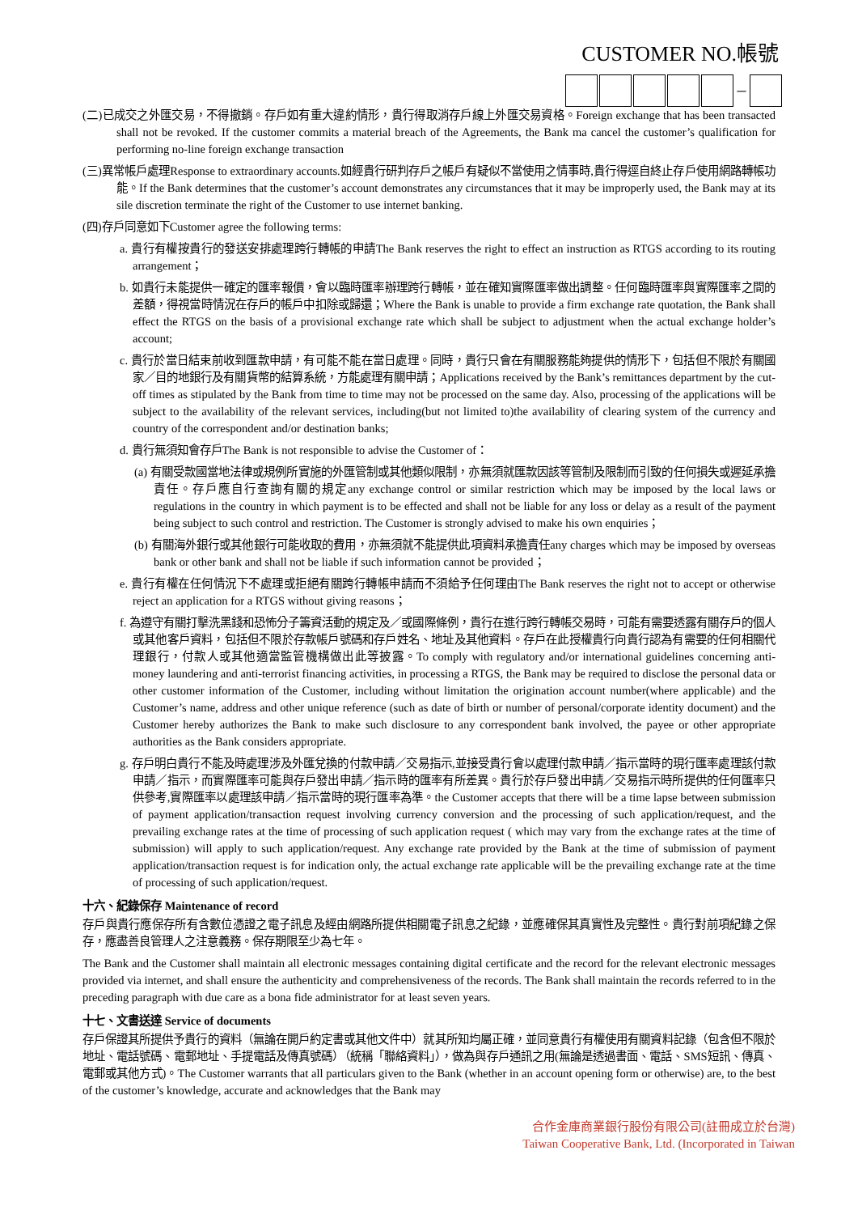CUSTOMER NO.帳號
–
(二)已成交之外匯交易，不得撤銷。存戶如有重大違約情形，貴行得取消存戶線上外匯交易資格。Foreign exchange that has been transacted shall not be revoked. If the customer commits a material breach of the Agreements, the Bank ma cancel the customer’s qualification for performing no-line foreign exchange transaction
(三)異常帳戶處理Response to extraordinary accounts.如經貴行研判存戶之帳戶有疑似不當使用之情事時,貴行得逕自終止存戶使用網路轉帳功能。If the Bank determines that the customer’s account demonstrates any circumstances that it may be improperly used, the Bank may at its sile discretion terminate the right of the Customer to use internet banking.
(四)存戶同意如下Customer agree the following terms:
a. 貴行有權按貴行的發送安排處理跨行轉帳的申請The Bank reserves the right to effect an instruction as RTGS according to its routing arrangement；
b. 如貴行未能提供一確定的匯率報價，會以臨時匯率辦理跨行轉帳，並在確知實際匯率做出調整。任何臨時匯率與實際匯率之間的差額，得視當時情況在存戶的帳戶中扣除或歸還；Where the Bank is unable to provide a firm exchange rate quotation, the Bank shall effect the RTGS on the basis of a provisional exchange rate which shall be subject to adjustment when the actual exchange holder’s account;
c. 貴行於當日結束前收到匯款申請，有可能不能在當日處理。同時，貴行只會在有關服務能夠提供的情形下，包括但不限於有關國家／目的地銀行及有關貨幣的結算系統，方能處理有關申請；Applications received by the Bank’s remittances department by the cut-off times as stipulated by the Bank from time to time may not be processed on the same day. Also, processing of the applications will be subject to the availability of the relevant services, including(but not limited to)the availability of clearing system of the currency and country of the correspondent and/or destination banks;
d. 貴行無須知會存戶The Bank is not responsible to advise the Customer of：
(a) 有關受款國當地法律或規例所實施的外匯管制或其他類似限制，亦無須就匯款因該等管制及限制而引致的任何損失或遲延承擔責任。存戶應自行查詢有關的規定any exchange control or similar restriction which may be imposed by the local laws or regulations in the country in which payment is to be effected and shall not be liable for any loss or delay as a result of the payment being subject to such control and restriction. The Customer is strongly advised to make his own enquiries；
(b) 有關海外銀行或其他銀行可能收取的費用，亦無須就不能提供此項資料承擔責任any charges which may be imposed by overseas bank or other bank and shall not be liable if such information cannot be provided；
e. 貴行有權在任何情況下不處理或拒絕有關跨行轉帳申請而不須給予任何理由The Bank reserves the right not to accept or otherwise reject an application for a RTGS without giving reasons；
f. 為遵守有關打擊洗黑錢和恐怖分子籌資活動的規定及／或國際條例，貴行在進行跨行轉帳交易時，可能有需要透露有關存戶的個人或其他客戶資料，包括但不限於存款帳戶號碼和存戶姓名、地址及其他資料。存戶在此授權貴行向貴行認為有需要的任何相關代理銀行，付款人或其他適當監管機構做出此等披露。To comply with regulatory and/or international guidelines concerning anti-money laundering and anti-terrorist financing activities, in processing a RTGS, the Bank may be required to disclose the personal data or other customer information of the Customer, including without limitation the origination account number(where applicable) and the Customer’s name, address and other unique reference (such as date of birth or number of personal/corporate identity document) and the Customer hereby authorizes the Bank to make such disclosure to any correspondent bank involved, the payee or other appropriate authorities as the Bank considers appropriate.
g. 存戶明白貴行不能及時處理涉及外匯兌換的付款申請／交易指示,並接受貴行會以處理付款申請／指示當時的現行匯率處理該付款申請／指示，而實際匯率可能與存戶發出申請／指示時的匯率有所差異。貴行於存戶發出申請／交易指示時所提供的任何匯率只供參考,實際匯率以處理該申請／指示當時的現行匯率為準。the Customer accepts that there will be a time lapse between submission of payment application/transaction request involving currency conversion and the processing of such application/request, and the prevailing exchange rates at the time of processing of such application request ( which may vary from the exchange rates at the time of submission) will apply to such application/request. Any exchange rate provided by the Bank at the time of submission of payment application/transaction request is for indication only, the actual exchange rate applicable will be the prevailing exchange rate at the time of processing of such application/request.
十六、紀錄保存 Maintenance of record
存戶與貴行應保存所有含數位憑證之電子訊息及經由網路所提供相關電子訊息之紀錄，並應確保其真實性及完整性。貴行對前項紀錄之保存，應盡善良管理人之注意義務。保存期限至少為七年。
The Bank and the Customer shall maintain all electronic messages containing digital certificate and the record for the relevant electronic messages provided via internet, and shall ensure the authenticity and comprehensiveness of the records. The Bank shall maintain the records referred to in the preceding paragraph with due care as a bona fide administrator for at least seven years.
十七、文書送達 Service of documents
存戶保證其所提供予貴行的資料（無論在開戶約定書或其他文件中）就其所知均屬正確，並同意貴行有權使用有關資料記錄（包含但不限於地址、電話號碼、電郵地址、手提電話及傳真號碼）（統稱「聯絡資料」），做為與存戶通訊之用(無論是透過書面、電話、SMS短訊、傳真、電郵或其他方式)。The Customer warrants that all particulars given to the Bank (whether in an account opening form or otherwise) are, to the best of the customer’s knowledge, accurate and acknowledges that the Bank may
合作金庫商業銀行股份有限公司(註冊成立於台灣)
Taiwan Cooperative Bank, Ltd. (Incorporated in Taiwan